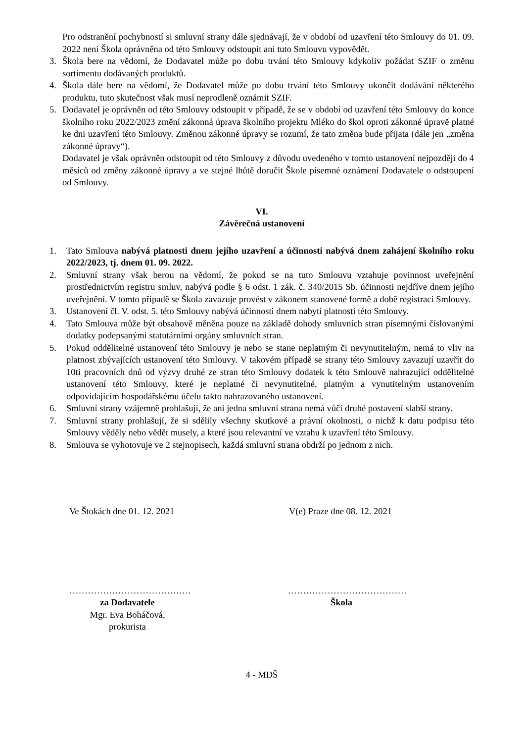Pro odstranění pochybností si smluvní strany dále sjednávají, že v období od uzavření této Smlouvy do 01. 09. 2022 není Škola oprávněna od této Smlouvy odstoupit ani tuto Smlouvu vypovědět.
3. Škola bere na vědomí, že Dodavatel může po dobu trvání této Smlouvy kdykoliv požádat SZIF o změnu sortimentu dodávaných produktů.
4. Škola dále bere na vědomí, že Dodavatel může po dobu trvání této Smlouvy ukončit dodávání některého produktu, tuto skutečnost však musí neprodleně oznámit SZIF.
5. Dodavatel je oprávněn od této Smlouvy odstoupit v případě, že se v období od uzavření této Smlouvy do konce školního roku 2022/2023 změní zákonná úprava školního projektu Mléko do škol oproti zákonné úpravě platné ke dni uzavření této Smlouvy. Změnou zákonné úpravy se rozumí, že tato změna bude přijata (dále jen „změna zákonné úpravy“).
Dodavatel je však oprávněn odstoupit od této Smlouvy z důvodu uvedeného v tomto ustanovení nejpozději do 4 měsíců od změny zákonné úpravy a ve stejné lhůtě doručit Škole písemné oznámení Dodavatele o odstoupení od Smlouvy.
VI.
Závěrečná ustanovení
1. Tato Smlouva nabývá platnosti dnem jejího uzavření a účinnosti nabývá dnem zahájení školního roku 2022/2023, tj. dnem 01. 09. 2022.
2. Smluvní strany však berou na vědomí, že pokud se na tuto Smlouvu vztahuje povinnost uveřejnění prostřednictvím registru smluv, nabývá podle § 6 odst. 1 zák. č. 340/2015 Sb. účinnosti nejdříve dnem jejího uveřejnění. V tomto případě se Škola zavazuje provést v zákonem stanovené formě a době registraci Smlouvy.
3. Ustanovení čl. V. odst. 5. této Smlouvy nabývá účinnosti dnem nabytí platnosti této Smlouvy.
4. Tato Smlouva může být obsahově měněna pouze na základě dohody smluvních stran písemnými číslovanými dodatky podepsanými statutárními orgány smluvních stran.
5. Pokud oddělitelné ustanovení této Smlouvy je nebo se stane neplatným či nevynutitelným, nemá to vliv na platnost zbývajících ustanovení této Smlouvy. V takovém případě se strany této Smlouvy zavazují uzavřít do 10ti pracovních dnů od výzvy druhé ze stran této Smlouvy dodatek k této Smlouvě nahrazující oddělitelné ustanovení této Smlouvy, které je neplatné či nevynutitelné, platným a vynutitelným ustanovením odpovídajícím hospodářskému účelu takto nahrazovaného ustanovení.
6. Smluvní strany vzájemně prohlašují, že ani jedna smluvní strana nemá vůči druhé postavení slabší strany.
7. Smluvní strany prohlašují, že si sdělily všechny skutkové a právní okolnosti, o nichž k datu podpisu této Smlouvy věděly nebo vědět musely, a které jsou relevantní ve vztahu k uzavření této Smlouvy.
8. Smlouva se vyhotovuje ve 2 stejnopisech, každá smluvní strana obdrží po jednom z nich.
Ve Štokách dne 01. 12. 2021 V(e) Praze dne 08. 12. 2021
…………………………………. …………………………………
za Dodavatele
Mgr. Eva Boháčová,
prokurista
Škola
4 - MDŠ